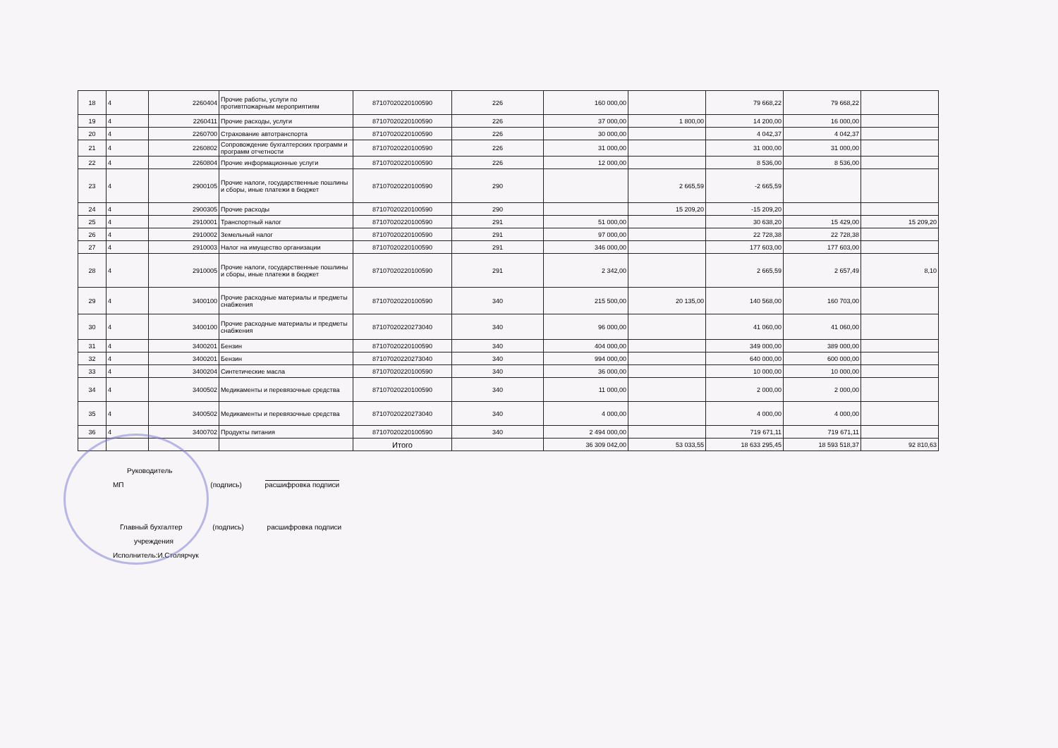| 18 | 4 | 2260404 | Прочие работы, услуги по противтпожарным мероприятиям | 87107020220100590 | 226 | 160 000,00 | | 79 668,22 | 79 668,22 | |
| 19 | 4 | 2260411 | Прочие расходы, услуги | 87107020220100590 | 226 | 37 000,00 | 1 800,00 | 14 200,00 | 16 000,00 | |
| 20 | 4 | 2260700 | Страхование автотранспорта | 87107020220100590 | 226 | 30 000,00 | | 4 042,37 | 4 042,37 | |
| 21 | 4 | 2260802 | Сопровождение бухгалтерских программ и программ отчетности | 87107020220100590 | 226 | 31 000,00 | | 31 000,00 | 31 000,00 | |
| 22 | 4 | 2260804 | Прочие информационные услуги | 87107020220100590 | 226 | 12 000,00 | | 8 536,00 | 8 536,00 | |
| 23 | 4 | 2900105 | Прочие налоги, государственные пошлины и сборы, иные платежи в бюджет | 87107020220100590 | 290 | | 2 665,59 | -2 665,59 | | |
| 24 | 4 | 2900305 | Прочие расходы | 87107020220100590 | 290 | | 15 209,20 | -15 209,20 | | |
| 25 | 4 | 2910001 | Транспортный налог | 87107020220100590 | 291 | 51 000,00 | | 30 638,20 | 15 429,00 | 15 209,20 |
| 26 | 4 | 2910002 | Земельный налог | 87107020220100590 | 291 | 97 000,00 | | 22 728,38 | 22 728,38 | |
| 27 | 4 | 2910003 | Налог на имущество организации | 87107020220100590 | 291 | 346 000,00 | | 177 603,00 | 177 603,00 | |
| 28 | 4 | 2910005 | Прочие налоги, государственные пошлины и сборы, иные платежи в бюджет | 87107020220100590 | 291 | 2 342,00 | | 2 665,59 | 2 657,49 | 8,10 |
| 29 | 4 | 3400100 | Прочие расходные материалы и предметы снабжения | 87107020220100590 | 340 | 215 500,00 | 20 135,00 | 140 568,00 | 160 703,00 | |
| 30 | 4 | 3400100 | Прочие расходные материалы и предметы снабжения | 87107020220273040 | 340 | 96 000,00 | | 41 060,00 | 41 060,00 | |
| 31 | 4 | 3400201 | Бензин | 87107020220100590 | 340 | 404 000,00 | | 349 000,00 | 389 000,00 | |
| 32 | 4 | 3400201 | Бензин | 87107020220273040 | 340 | 994 000,00 | | 640 000,00 | 600 000,00 | |
| 33 | 4 | 3400204 | Синтетические масла | 87107020220100590 | 340 | 36 000,00 | | 10 000,00 | 10 000,00 | |
| 34 | 4 | 3400502 | Медикаменты и перевязочные средства | 87107020220100590 | 340 | 11 000,00 | | 2 000,00 | 2 000,00 | |
| 35 | 4 | 3400502 | Медикаменты и перевязочные средства | 87107020220273040 | 340 | 4 000,00 | | 4 000,00 | 4 000,00 | |
| 36 | 4 | 3400702 | Продукты питания | 87107020220100590 | 340 | 2 494 000,00 | | 719 671,11 | 719 671,11 | |
| | | | | Итого | | 36 309 042,00 | 53 033,55 | 18 633 295,45 | 18 593 518,37 | 92 810,63 |
Руководитель
МП (подпись) расшифровка подписи
Главный бухгалтер (подпись) расшифровка подписи
учреждения
Исполнитель:И.Столярчук